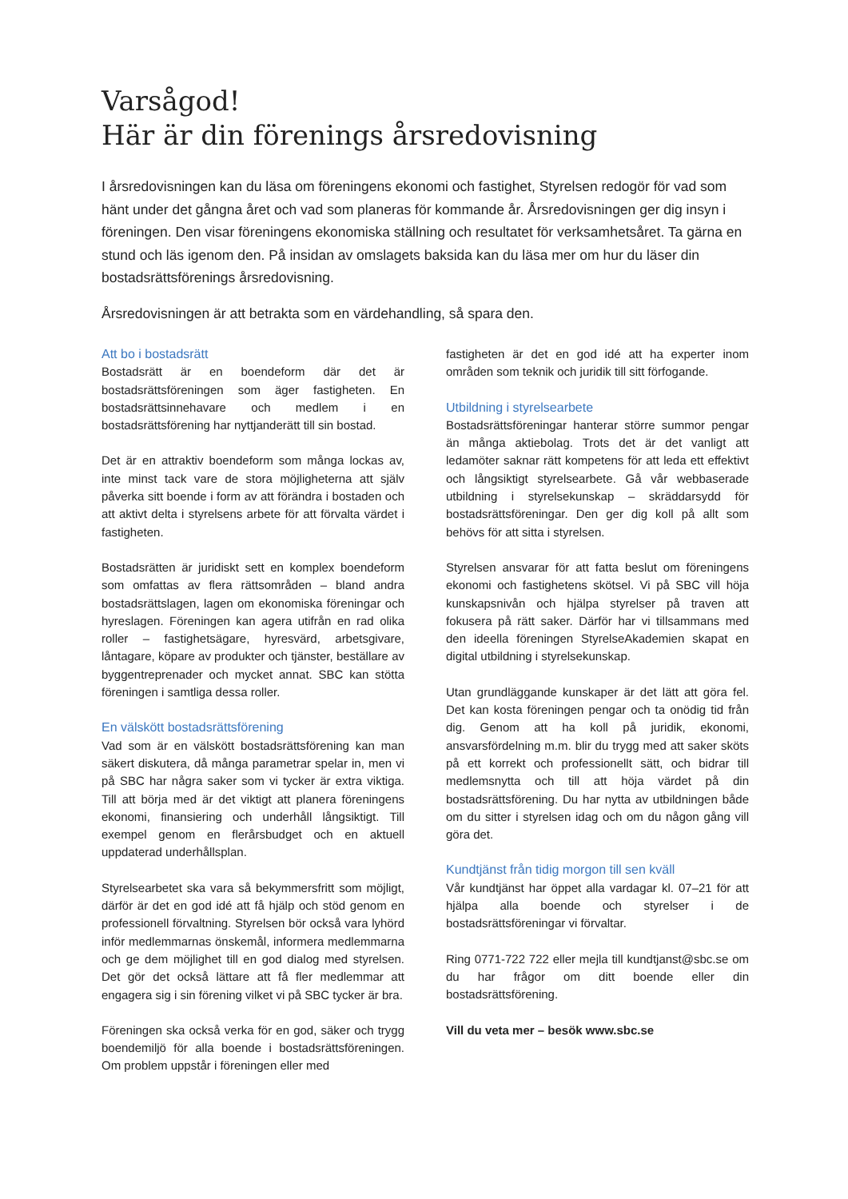Varsågod!
Här är din förenings årsredovisning
I årsredovisningen kan du läsa om föreningens ekonomi och fastighet, Styrelsen redogör för vad som hänt under det gångna året och vad som planeras för kommande år. Årsredovisningen ger dig insyn i föreningen. Den visar föreningens ekonomiska ställning och resultatet för verksamhetsåret. Ta gärna en stund och läs igenom den. På insidan av omslagets baksida kan du läsa mer om hur du läser din bostadsrättsförenings årsredovisning.
Årsredovisningen är att betrakta som en värdehandling, så spara den.
Att bo i bostadsrätt
Bostadsrätt är en boendeform där det är bostadsrättsföreningen som äger fastigheten. En bostadsrättsinnehavare och medlem i en bostadsrättsförening har nyttjanderätt till sin bostad.
Det är en attraktiv boendeform som många lockas av, inte minst tack vare de stora möjligheterna att själv påverka sitt boende i form av att förändra i bostaden och att aktivt delta i styrelsens arbete för att förvalta värdet i fastigheten.
Bostadsrätten är juridiskt sett en komplex boendeform som omfattas av flera rättsområden – bland andra bostadsrättslagen, lagen om ekonomiska föreningar och hyreslagen. Föreningen kan agera utifrån en rad olika roller – fastighetsägare, hyresvärd, arbetsgivare, låntagare, köpare av produkter och tjänster, beställare av byggentreprenader och mycket annat. SBC kan stötta föreningen i samtliga dessa roller.
En välskött bostadsrättsförening
Vad som är en välskött bostadsrättsförening kan man säkert diskutera, då många parametrar spelar in, men vi på SBC har några saker som vi tycker är extra viktiga. Till att börja med är det viktigt att planera föreningens ekonomi, finansiering och underhåll långsiktigt. Till exempel genom en flerårsbudget och en aktuell uppdaterad underhållsplan.
Styrelsearbetet ska vara så bekymmersfritt som möjligt, därför är det en god idé att få hjälp och stöd genom en professionell förvaltning. Styrelsen bör också vara lyhörd inför medlemmarnas önskemål, informera medlemmarna och ge dem möjlighet till en god dialog med styrelsen. Det gör det också lättare att få fler medlemmar att engagera sig i sin förening vilket vi på SBC tycker är bra.
Föreningen ska också verka för en god, säker och trygg boendemiljö för alla boende i bostadsrättsföreningen. Om problem uppstår i föreningen eller med
fastigheten är det en god idé att ha experter inom områden som teknik och juridik till sitt förfogande.
Utbildning i styrelsearbete
Bostadsrättsföreningar hanterar större summor pengar än många aktiebolag. Trots det är det vanligt att ledamöter saknar rätt kompetens för att leda ett effektivt och långsiktigt styrelsearbete. Gå vår webbaserade utbildning i styrelsekunskap – skräddarsydd för bostadsrättsföreningar. Den ger dig koll på allt som behövs för att sitta i styrelsen.
Styrelsen ansvarar för att fatta beslut om föreningens ekonomi och fastighetens skötsel. Vi på SBC vill höja kunskapsnivån och hjälpa styrelser på traven att fokusera på rätt saker. Därför har vi tillsammans med den ideella föreningen StyrelseAkademien skapat en digital utbildning i styrelsekunskap.
Utan grundläggande kunskaper är det lätt att göra fel. Det kan kosta föreningen pengar och ta onödig tid från dig. Genom att ha koll på juridik, ekonomi, ansvarsfördelning m.m. blir du trygg med att saker sköts på ett korrekt och professionellt sätt, och bidrar till medlemsnytta och till att höja värdet på din bostadsrättsförening. Du har nytta av utbildningen både om du sitter i styrelsen idag och om du någon gång vill göra det.
Kundtjänst från tidig morgon till sen kväll
Vår kundtjänst har öppet alla vardagar kl. 07–21 för att hjälpa alla boende och styrelser i de bostadsrättsföreningar vi förvaltar.
Ring 0771-722 722 eller mejla till kundtjanst@sbc.se om du har frågor om ditt boende eller din bostadsrättsförening.
Vill du veta mer – besök www.sbc.se